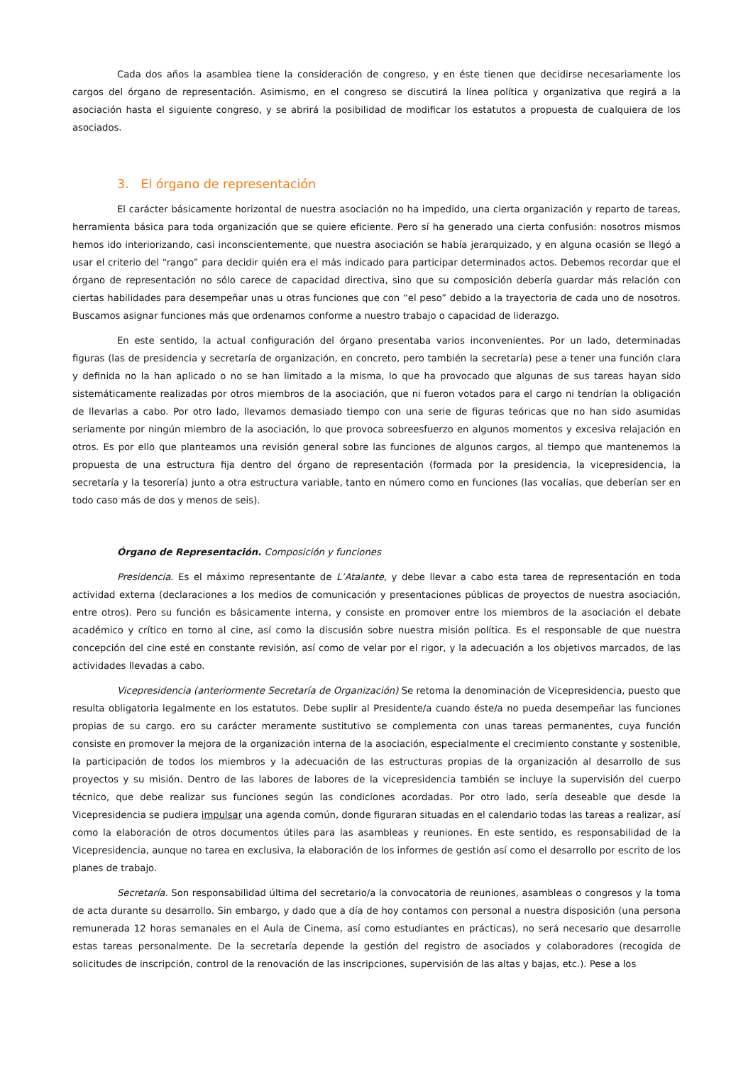Cada dos años la asamblea tiene la consideración de congreso, y en éste tienen que decidirse necesariamente los cargos del órgano de representación. Asimismo, en el congreso se discutirá la línea política y organizativa que regirá a la asociación hasta el siguiente congreso, y se abrirá la posibilidad de modificar los estatutos a propuesta de cualquiera de los asociados.
3. El órgano de representación
El carácter básicamente horizontal de nuestra asociación no ha impedido, una cierta organización y reparto de tareas, herramienta básica para toda organización que se quiere eficiente. Pero sí ha generado una cierta confusión: nosotros mismos hemos ido interiorizando, casi inconscientemente, que nuestra asociación se había jerarquizado, y en alguna ocasión se llegó a usar el criterio del “rango” para decidir quién era el más indicado para participar determinados actos. Debemos recordar que el órgano de representación no sólo carece de capacidad directiva, sino que su composición debería guardar más relación con ciertas habilidades para desempeñar unas u otras funciones que con “el peso” debido a la trayectoria de cada uno de nosotros. Buscamos asignar funciones más que ordenarnos conforme a nuestro trabajo o capacidad de liderazgo.
En este sentido, la actual configuración del órgano presentaba varios inconvenientes. Por un lado, determinadas figuras (las de presidencia y secretaría de organización, en concreto, pero también la secretaría) pese a tener una función clara y definida no la han aplicado o no se han limitado a la misma, lo que ha provocado que algunas de sus tareas hayan sido sistemáticamente realizadas por otros miembros de la asociación, que ni fueron votados para el cargo ni tendrían la obligación de llevarlas a cabo. Por otro lado, llevamos demasiado tiempo con una serie de figuras teóricas que no han sido asumidas seriamente por ningún miembro de la asociación, lo que provoca sobreesfuerzo en algunos momentos y excesiva relajación en otros. Es por ello que planteamos una revisión general sobre las funciones de algunos cargos, al tiempo que mantenemos la propuesta de una estructura fija dentro del órgano de representación (formada por la presidencia, la vicepresidencia, la secretaría y la tesorería) junto a otra estructura variable, tanto en número como en funciones (las vocalías, que deberían ser en todo caso más de dos y menos de seis).
Órgano de Representación. Composición y funciones
Presidencia. Es el máximo representante de L’Atalante, y debe llevar a cabo esta tarea de representación en toda actividad externa (declaraciones a los medios de comunicación y presentaciones públicas de proyectos de nuestra asociación, entre otros). Pero su función es básicamente interna, y consiste en promover entre los miembros de la asociación el debate académico y crítico en torno al cine, así como la discusión sobre nuestra misión política. Es el responsable de que nuestra concepción del cine esté en constante revisión, así como de velar por el rigor, y la adecuación a los objetivos marcados, de las actividades llevadas a cabo.
Vicepresidencia (anteriormente Secretaría de Organización) Se retoma la denominación de Vicepresidencia, puesto que resulta obligatoria legalmente en los estatutos. Debe suplir al Presidente/a cuando éste/a no pueda desempeñar las funciones propias de su cargo. ero su carácter meramente sustitutivo se complementa con unas tareas permanentes, cuya función consiste en promover la mejora de la organización interna de la asociación, especialmente el crecimiento constante y sostenible, la participación de todos los miembros y la adecuación de las estructuras propias de la organización al desarrollo de sus proyectos y su misión. Dentro de las labores de labores de la vicepresidencia también se incluye la supervisión del cuerpo técnico, que debe realizar sus funciones según las condiciones acordadas. Por otro lado, sería deseable que desde la Vicepresidencia se pudiera impulsar una agenda común, donde figuraran situadas en el calendario todas las tareas a realizar, así como la elaboración de otros documentos útiles para las asambleas y reuniones. En este sentido, es responsabilidad de la Vicepresidencia, aunque no tarea en exclusiva, la elaboración de los informes de gestión así como el desarrollo por escrito de los planes de trabajo.
Secretaría. Son responsabilidad última del secretario/a la convocatoria de reuniones, asambleas o congresos y la toma de acta durante su desarrollo. Sin embargo, y dado que a día de hoy contamos con personal a nuestra disposición (una persona remunerada 12 horas semanales en el Aula de Cinema, así como estudiantes en prácticas), no será necesario que desarrolle estas tareas personalmente. De la secretaría depende la gestión del registro de asociados y colaboradores (recogida de solicitudes de inscripción, control de la renovación de las inscripciones, supervisión de las altas y bajas, etc.). Pese a los